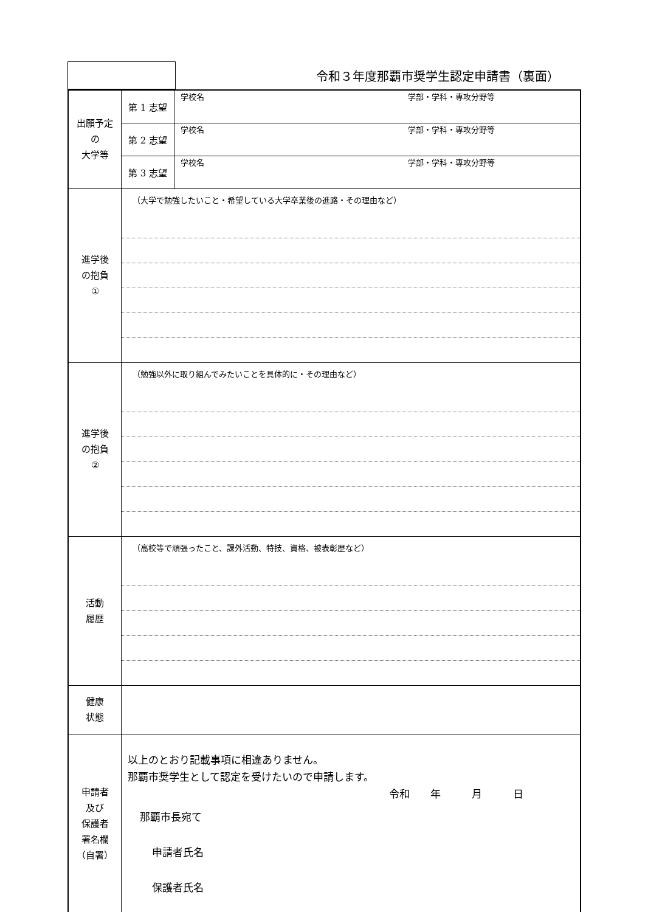令和３年度那覇市奨学生認定申請書（裏面）
| 出願予定 の 大学等 | 第 1 志望 | 学校名 学部・学科・専攻分野等 |
| | 第 2 志望 | 学校名 学部・学科・専攻分野等 |
| | 第 3 志望 | 学校名 学部・学科・専攻分野等 |
| 進学後 の抱負 ① | （大学で勉強したいこと・希望している大学卒業後の進路・その理由など） | |
| 進学後 の抱負 ② | （勉強以外に取り組んでみたいことを具体的に・その理由など） | |
| 活動 履歴 | （高校等で頑張ったこと、課外活動、特技、資格、被表彰歴など） | |
| 健康 状態 | | |
| 申請者 及び 保護者 署名欄 （自署） | 以上のとおり記載事項に相違ありません。 那覇市奨学生として認定を受けたいので申請します。 令和 年 月 日 那覇市長宛て 申請者氏名 保護者氏名 | |